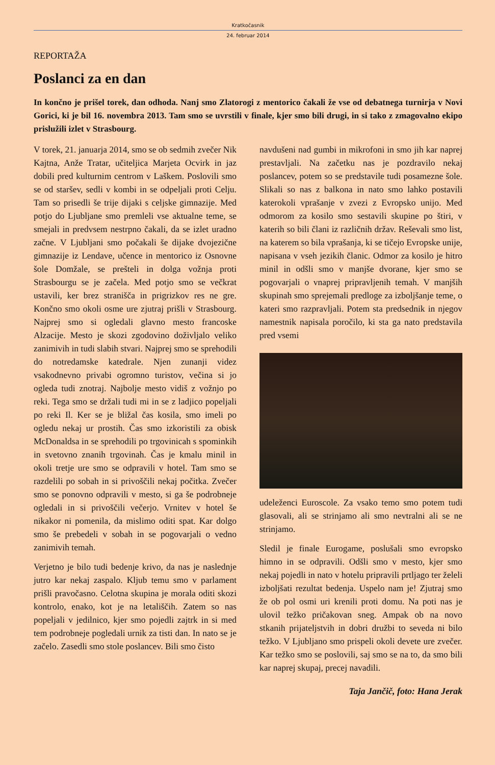Kratkočasnik
24. februar 2014
REPORTAŽA
Poslanci za en dan
In končno je prišel torek, dan odhoda. Nanj smo Zlatorogi z mentorico čakali že vse od debatnega turnirja v Novi Gorici, ki je bil 16. novembra 2013. Tam smo se uvrstili v finale, kjer smo bili drugi, in si tako z zmagovalno ekipo prislužili izlet v Strasbourg.
V torek, 21. januarja 2014, smo se ob sedmih zvečer Nik Kajtna, Anže Tratar, učiteljica Marjeta Ocvirk in jaz dobili pred kulturnim centrom v Laškem. Poslovili smo se od staršev, sedli v kombi in se odpeljali proti Celju. Tam so prisedli še trije dijaki s celjske gimnazije. Med potjo do Ljubljane smo premleli vse aktualne teme, se smejali in predvsem nestrpno čakali, da se izlet uradno začne. V Ljubljani smo počakali še dijake dvojezične gimnazije iz Lendave, učence in mentorico iz Osnovne šole Domžale, se prešteli in dolga vožnja proti Strasbourgu se je začela. Med potjo smo se večkrat ustavili, ker brez stranišča in prigrizkov res ne gre. Končno smo okoli osme ure zjutraj prišli v Strasbourg. Najprej smo si ogledali glavno mesto francoske Alzacije. Mesto je skozi zgodovino doživljalo veliko zanimivih in tudi slabih stvari. Najprej smo se sprehodili do notredamske katedrale. Njen zunanji videz vsakodnevno privabi ogromno turistov, večina si jo ogleda tudi znotraj. Najbolje mesto vidiš z vožnjo po reki. Tega smo se držali tudi mi in se z ladjico popeljali po reki Il. Ker se je bližal čas kosila, smo imeli po ogledu nekaj ur prostih. Čas smo izkoristili za obisk McDonaldsa in se sprehodili po trgovinicah s spominkih in svetovno znanih trgovinah. Čas je kmalu minil in okoli tretje ure smo se odpravili v hotel. Tam smo se razdelili po sobah in si privoščili nekaj počitka. Zvečer smo se ponovno odpravili v mesto, si ga še podrobneje ogledali in si privoščili večerjo. Vrnitev v hotel še nikakor ni pomenila, da mislimo oditi spat. Kar dolgo smo še prebedeli v sobah in se pogovarjali o vedno zanimivih temah.
Verjetno je bilo tudi bedenje krivo, da nas je naslednje jutro kar nekaj zaspalo. Kljub temu smo v parlament prišli pravočasno. Celotna skupina je morala oditi skozi kontrolo, enako, kot je na letališčih. Zatem so nas popeljali v jedilnico, kjer smo pojedli zajtrk in si med tem podrobneje pogledali urnik za tisti dan. In nato se je začelo. Zasedli smo stole poslancev. Bili smo čisto
navdušeni nad gumbi in mikrofoni in smo jih kar naprej prestavljali. Na začetku nas je pozdravilo nekaj poslancev, potem so se predstavile tudi posamezne šole. Slikali so nas z balkona in nato smo lahko postavili katerokoli vprašanje v zvezi z Evropsko unijo. Med odmorom za kosilo smo sestavili skupine po štiri, v katerih so bili člani iz različnih držav. Reševali smo list, na katerem so bila vprašanja, ki se tičejo Evropske unije, napisana v vseh jezikih članic. Odmor za kosilo je hitro minil in odšli smo v manjše dvorane, kjer smo se pogovarjali o vnaprej pripravljenih temah. V manjših skupinah smo sprejemali predloge za izboljšanje teme, o kateri smo razpravljali. Potem sta predsednik in njegov namestnik napisala poročilo, ki sta ga nato predstavila pred vsemi
udeleženci Euroscole. Za vsako temo smo potem tudi glasovali, ali se strinjamo ali smo nevtralni ali se ne strinjamo.
Sledil je finale Eurogame, poslušali smo evropsko himno in se odpravili. Odšli smo v mesto, kjer smo nekaj pojedli in nato v hotelu pripravili prtljago ter želeli izboljšati rezultat bedenja. Uspelo nam je! Zjutraj smo že ob pol osmi uri krenili proti domu. Na poti nas je ulovil težko pričakovan sneg. Ampak ob na novo stkanih prijateljstvih in dobri družbi to seveda ni bilo težko. V Ljubljano smo prispeli okoli devete ure zvečer. Kar težko smo se poslovili, saj smo se na to, da smo bili kar naprej skupaj, precej navadili.
Taja Jančič, foto: Hana Jerak